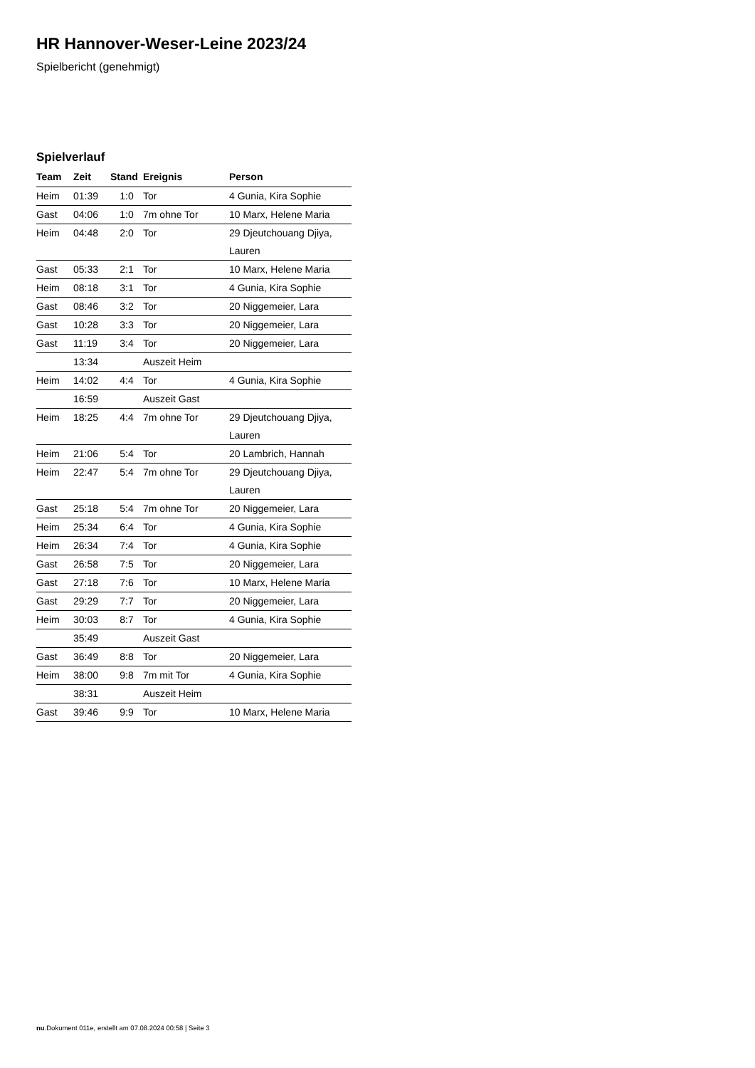HR Hannover-Weser-Leine 2023/24
Spielbericht (genehmigt)
Spielverlauf
| Team | Zeit | Stand | Ereignis | Person |
| --- | --- | --- | --- | --- |
| Heim | 01:39 | 1:0 | Tor | 4 Gunia, Kira Sophie |
| Gast | 04:06 | 1:0 | 7m ohne Tor | 10 Marx, Helene Maria |
| Heim | 04:48 | 2:0 | Tor | 29 Djeutchouang Djiya, Lauren |
| Gast | 05:33 | 2:1 | Tor | 10 Marx, Helene Maria |
| Heim | 08:18 | 3:1 | Tor | 4 Gunia, Kira Sophie |
| Gast | 08:46 | 3:2 | Tor | 20 Niggemeier, Lara |
| Gast | 10:28 | 3:3 | Tor | 20 Niggemeier, Lara |
| Gast | 11:19 | 3:4 | Tor | 20 Niggemeier, Lara |
| | 13:34 | | Auszeit Heim | |
| Heim | 14:02 | 4:4 | Tor | 4 Gunia, Kira Sophie |
| | 16:59 | | Auszeit Gast | |
| Heim | 18:25 | 4:4 | 7m ohne Tor | 29 Djeutchouang Djiya, Lauren |
| Heim | 21:06 | 5:4 | Tor | 20 Lambrich, Hannah |
| Heim | 22:47 | 5:4 | 7m ohne Tor | 29 Djeutchouang Djiya, Lauren |
| Gast | 25:18 | 5:4 | 7m ohne Tor | 20 Niggemeier, Lara |
| Heim | 25:34 | 6:4 | Tor | 4 Gunia, Kira Sophie |
| Heim | 26:34 | 7:4 | Tor | 4 Gunia, Kira Sophie |
| Gast | 26:58 | 7:5 | Tor | 20 Niggemeier, Lara |
| Gast | 27:18 | 7:6 | Tor | 10 Marx, Helene Maria |
| Gast | 29:29 | 7:7 | Tor | 20 Niggemeier, Lara |
| Heim | 30:03 | 8:7 | Tor | 4 Gunia, Kira Sophie |
| | 35:49 | | Auszeit Gast | |
| Gast | 36:49 | 8:8 | Tor | 20 Niggemeier, Lara |
| Heim | 38:00 | 9:8 | 7m mit Tor | 4 Gunia, Kira Sophie |
| | 38:31 | | Auszeit Heim | |
| Gast | 39:46 | 9:9 | Tor | 10 Marx, Helene Maria |
nu.Dokument 011e, erstellt am 07.08.2024 00:58 | Seite 3